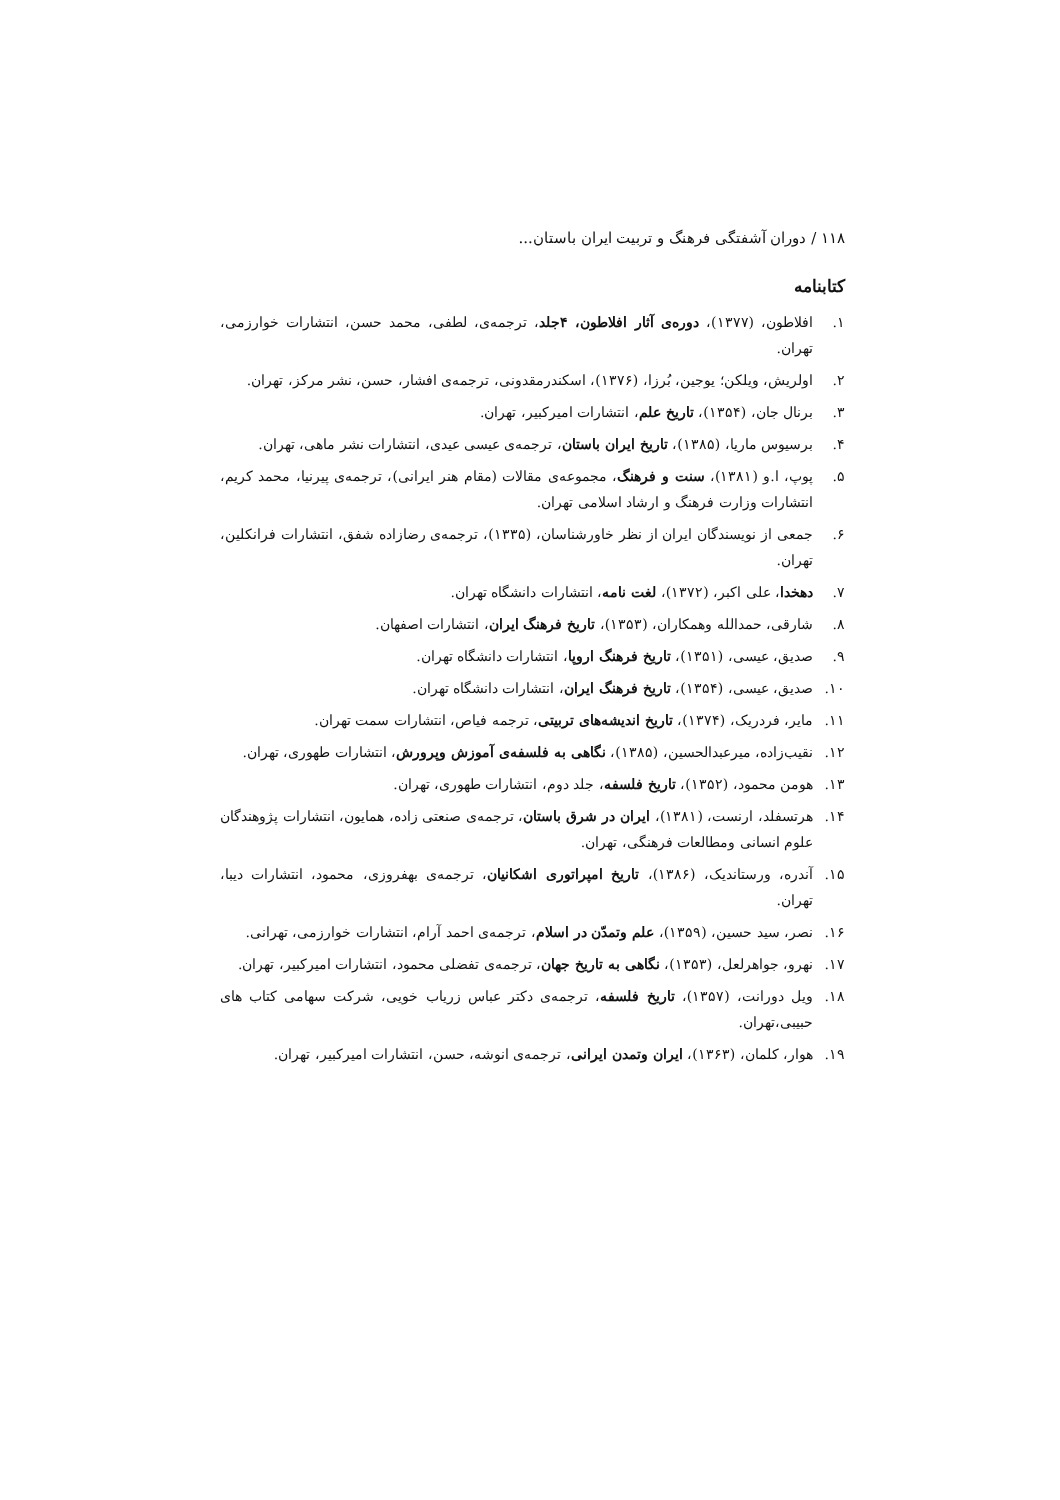۱۱۸ / دوران آشفتگی فرهنگ و تربیت ایران باستان...
کتابنامه
۱. افلاطون، (۱۳۷۷)، دوره‌ی آثار افلاطون، ۴جلد، ترجمه‌ی، لطفی، محمد حسن، انتشارات خوارزمی، تهران.
۲. اولریش، ویلکن؛ یوجین، بُرزا، (۱۳۷۶)، اسکندرمقدونی، ترجمه‌ی افشار، حسن، نشر مرکز، تهران.
۳. برنال جان، (۱۳۵۴)، تاریخ علم، انتشارات امیرکبیر، تهران.
۴. برسیوس ماریا، (۱۳۸۵)، تاریخ ایران باستان، ترجمه‌ی عیسی عیدی، انتشارات نشر ماهی، تهران.
۵. پوپ، ا.و (۱۳۸۱)، سنت و فرهنگ، مجموعه‌ی مقالات (مقام هنر ایرانی)، ترجمه‌ی پیرنیا، محمد کریم، انتشارات وزارت فرهنگ و ارشاد اسلامی تهران.
۶. جمعی از نویسندگان ایران از نظر خاورشناسان، (۱۳۳۵)، ترجمه‌ی رضازاده شفق، انتشارات فرانکلین، تهران.
۷. دهخدا، علی اکبر، (۱۳۷۲)، لغت نامه، انتشارات دانشگاه تهران.
۸. شارقی، حمدالله وهمکاران، (۱۳۵۳)، تاریخ فرهنگ ایران، انتشارات اصفهان.
۹. صدیق، عیسی، (۱۳۵۱)، تاریخ فرهنگ اروپا، انتشارات دانشگاه تهران.
۱۰. صدیق، عیسی، (۱۳۵۴)، تاریخ فرهنگ ایران، انتشارات دانشگاه تهران.
۱۱. مایر، فردریک، (۱۳۷۴)، تاریخ اندیشه‌های تربیتی، ترجمه فیاص، انتشارات سمت تهران.
۱۲. نقیب‌زاده، میرعبدالحسین، (۱۳۸۵)، نگاهی به فلسفه‌ی آموزش وپرورش، انتشارات طهوری، تهران.
۱۳. هومن محمود، (۱۳۵۲)، تاریخ فلسفه، جلد دوم، انتشارات طهوری، تهران.
۱۴. هرتسفلد، ارنست، (۱۳۸۱)، ایران در شرق باستان، ترجمه‌ی صنعتی زاده، همایون، انتشارات پژوهندگان علوم انسانی ومطالعات فرهنگی، تهران.
۱۵. آندره، ورستاندیک، (۱۳۸۶)، تاریخ امپراتوری اشکانیان، ترجمه‌ی بهفروزی، محمود، انتشارات دیبا، تهران.
۱۶. نصر، سید حسین، (۱۳۵۹)، علم وتمدّن در اسلام، ترجمه‌ی احمد آرام، انتشارات خوارزمی، تهرانی.
۱۷. نهرو، جواهرلعل، (۱۳۵۳)، نگاهی به تاریخ جهان، ترجمه‌ی تفضلی محمود، انتشارات امیرکبیر، تهران.
۱۸. ویل دورانت، (۱۳۵۷)، تاریخ فلسفه، ترجمه‌ی دکتر عباس زریاب خویی، شرکت سهامی کتاب های حبیبی،تهران.
۱۹. هوار، کلمان، (۱۳۶۳)، ایران وتمدن ایرانی، ترجمه‌ی انوشه، حسن، انتشارات امیرکبیر، تهران.